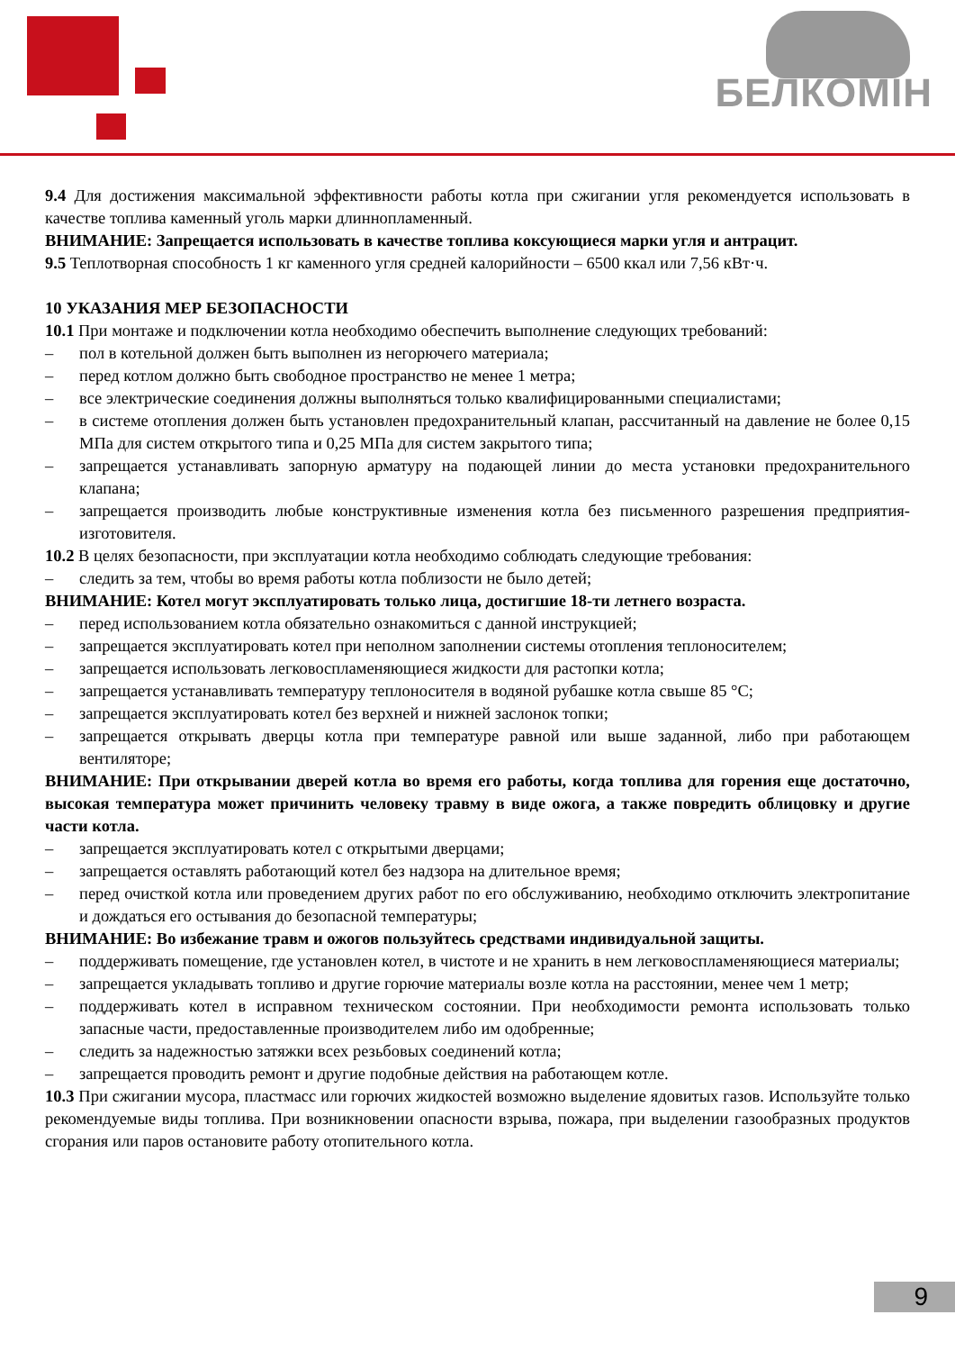БЕЛКОМІН
9.4 Для достижения максимальной эффективности работы котла при сжигании угля рекомендуется использовать в качестве топлива каменный уголь марки длиннопламенный.
ВНИМАНИЕ: Запрещается использовать в качестве топлива коксующиеся марки угля и антрацит.
9.5 Теплотворная способность 1 кг каменного угля средней калорийности – 6500 ккал или 7,56 кВт·ч.
10 УКАЗАНИЯ МЕР БЕЗОПАСНОСТИ
10.1 При монтаже и подключении котла необходимо обеспечить выполнение следующих требований:
– пол в котельной должен быть выполнен из негорючего материала;
– перед котлом должно быть свободное пространство не менее 1 метра;
– все электрические соединения должны выполняться только квалифицированными специалистами;
– в системе отопления должен быть установлен предохранительный клапан, рассчитанный на давление не более 0,15 МПа для систем открытого типа и 0,25 МПа для систем закрытого типа;
– запрещается устанавливать запорную арматуру на подающей линии до места установки предохранительного клапана;
– запрещается производить любые конструктивные изменения котла без письменного разрешения предприятия-изготовителя.
10.2 В целях безопасности, при эксплуатации котла необходимо соблюдать следующие требования:
– следить за тем, чтобы во время работы котла поблизости не было детей;
ВНИМАНИЕ: Котел могут эксплуатировать только лица, достигшие 18-ти летнего возраста.
– перед использованием котла обязательно ознакомиться с данной инструкцией;
– запрещается эксплуатировать котел при неполном заполнении системы отопления теплоносителем;
– запрещается использовать легковоспламеняющиеся жидкости для растопки котла;
– запрещается устанавливать температуру теплоносителя в водяной рубашке котла свыше 85 °С;
– запрещается эксплуатировать котел без верхней и нижней заслонок топки;
– запрещается открывать дверцы котла при температуре равной или выше заданной, либо при работающем вентиляторе;
ВНИМАНИЕ: При открывании дверей котла во время его работы, когда топлива для горения еще достаточно, высокая температура может причинить человеку травму в виде ожога, а также повредить облицовку и другие части котла.
– запрещается эксплуатировать котел с открытыми дверцами;
– запрещается оставлять работающий котел без надзора на длительное время;
– перед очисткой котла или проведением других работ по его обслуживанию, необходимо отключить электропитание и дождаться его остывания до безопасной температуры;
ВНИМАНИЕ: Во избежание травм и ожогов пользуйтесь средствами индивидуальной защиты.
– поддерживать помещение, где установлен котел, в чистоте и не хранить в нем легковоспламеняющиеся материалы;
– запрещается укладывать топливо и другие горючие материалы возле котла на расстоянии, менее чем 1 метр;
– поддерживать котел в исправном техническом состоянии. При необходимости ремонта использовать только запасные части, предоставленные производителем либо им одобренные;
– следить за надежностью затяжки всех резьбовых соединений котла;
– запрещается проводить ремонт и другие подобные действия на работающем котле.
10.3 При сжигании мусора, пластмасс или горючих жидкостей возможно выделение ядовитых газов. Используйте только рекомендуемые виды топлива. При возникновении опасности взрыва, пожара, при выделении газообразных продуктов сгорания или паров остановите работу отопительного котла.
9